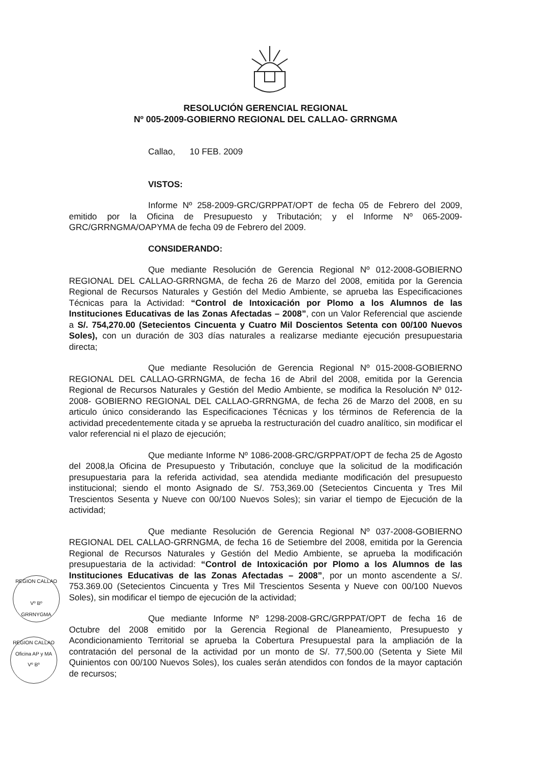RESOLUCIÓN GERENCIAL REGIONAL
Nº 005-2009-GOBIERNO REGIONAL DEL CALLAO- GRRNGMA
Callao, 10 FEB. 2009
VISTOS:
Informe Nº 258-2009-GRC/GRPPAT/OPT de fecha 05 de Febrero del 2009, emitido por la Oficina de Presupuesto y Tributación; y el Informe Nº 065-2009-GRC/GRRNGMA/OAPYMA de fecha 09 de Febrero del 2009.
CONSIDERANDO:
Que mediante Resolución de Gerencia Regional Nº 012-2008-GOBIERNO REGIONAL DEL CALLAO-GRRNGMA, de fecha 26 de Marzo del 2008, emitida por la Gerencia Regional de Recursos Naturales y Gestión del Medio Ambiente, se aprueba las Especificaciones Técnicas para la Actividad: “Control de Intoxicación por Plomo a los Alumnos de las Instituciones Educativas de las Zonas Afectadas – 2008”, con un Valor Referencial que asciende a S/. 754,270.00 (Setecientos Cincuenta y Cuatro Mil Doscientos Setenta con 00/100 Nuevos Soles), con un duración de 303 días naturales a realizarse mediante ejecución presupuestaria directa;
Que mediante Resolución de Gerencia Regional Nº 015-2008-GOBIERNO REGIONAL DEL CALLAO-GRRNGMA, de fecha 16 de Abril del 2008, emitida por la Gerencia Regional de Recursos Naturales y Gestión del Medio Ambiente, se modifica la Resolución Nº 012-2008- GOBIERNO REGIONAL DEL CALLAO-GRRNGMA, de fecha 26 de Marzo del 2008, en su articulo único considerando las Especificaciones Técnicas y los términos de Referencia de la actividad precedentemente citada y se aprueba la restructuración del cuadro analítico, sin modificar el valor referencial ni el plazo de ejecución;
Que mediante Informe Nº 1086-2008-GRC/GRPPAT/OPT de fecha 25 de Agosto del 2008,la Oficina de Presupuesto y Tributación, concluye que la solicitud de la modificación presupuestaria para la referida actividad, sea atendida mediante modificación del presupuesto institucional; siendo el monto Asignado de S/. 753,369.00 (Setecientos Cincuenta y Tres Mil Trescientos Sesenta y Nueve con 00/100 Nuevos Soles); sin variar el tiempo de Ejecución de la actividad;
Que mediante Resolución de Gerencia Regional Nº 037-2008-GOBIERNO REGIONAL DEL CALLAO-GRRNGMA, de fecha 16 de Setiembre del 2008, emitida por la Gerencia Regional de Recursos Naturales y Gestión del Medio Ambiente, se aprueba la modificación presupuestaria de la actividad: “Control de Intoxicación por Plomo a los Alumnos de las Instituciones Educativas de las Zonas Afectadas – 2008”, por un monto ascendente a S/. 753.369.00 (Setecientos Cincuenta y Tres Mil Trescientos Sesenta y Nueve con 00/100 Nuevos Soles), sin modificar el tiempo de ejecución de la actividad;
Que mediante Informe Nº 1298-2008-GRC/GRPPAT/OPT de fecha 16 de Octubre del 2008 emitido por la Gerencia Regional de Planeamiento, Presupuesto y Acondicionamiento Territorial se aprueba la Cobertura Presupuestal para la ampliación de la contratación del personal de la actividad por un monto de S/. 77,500.00 (Setenta y Siete Mil Quinientos con 00/100 Nuevos Soles), los cuales serán atendidos con fondos de la mayor captación de recursos;
REGION CALLAO
Vº Bº
GRRNYGMA
REGION CALLAO
Oficina AP y MA
Vº Bº